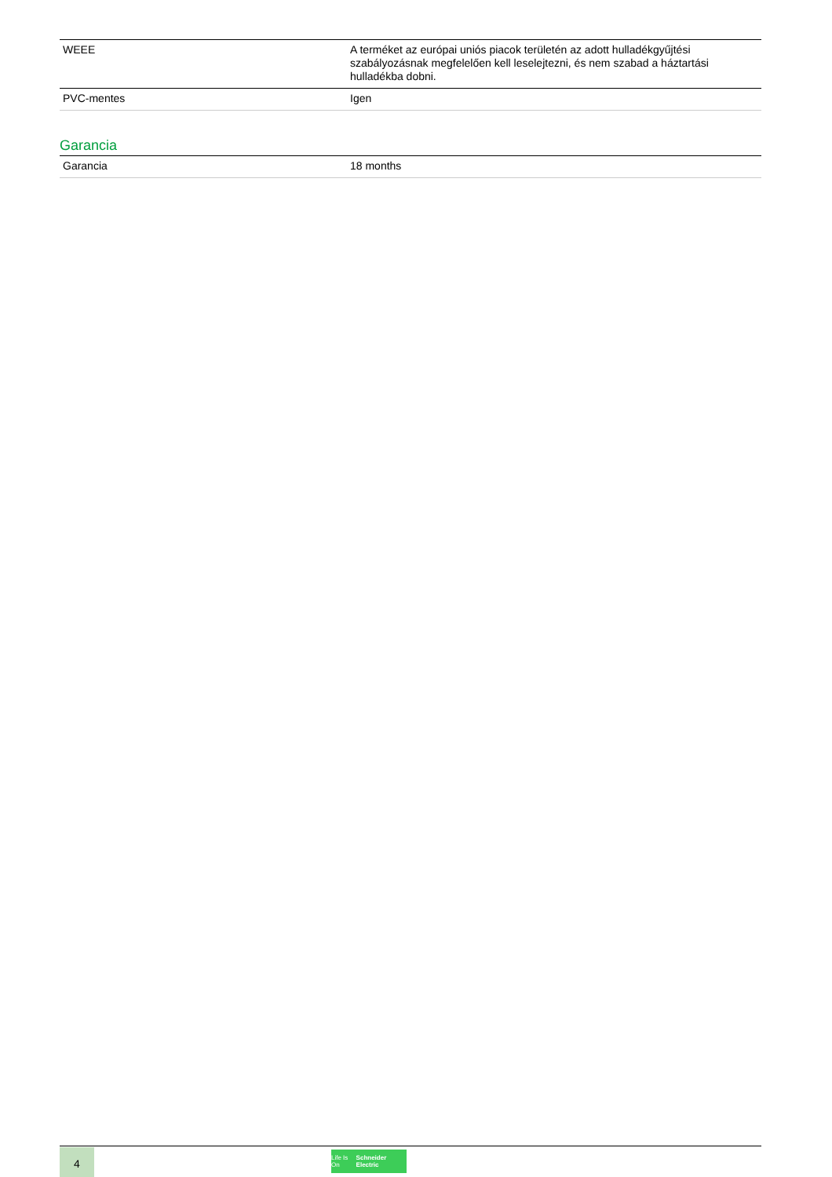| WEEE | A terméket az európai uniós piacok területén az adott hulladékgyűjtési szabályozásnak megfelelően kell leselejtezni, és nem szabad a háztartási hulladékba dobni. |
| PVC-mentes | Igen |
Garancia
| Garancia | 18 months |
4
Life Is On Schneider Electric